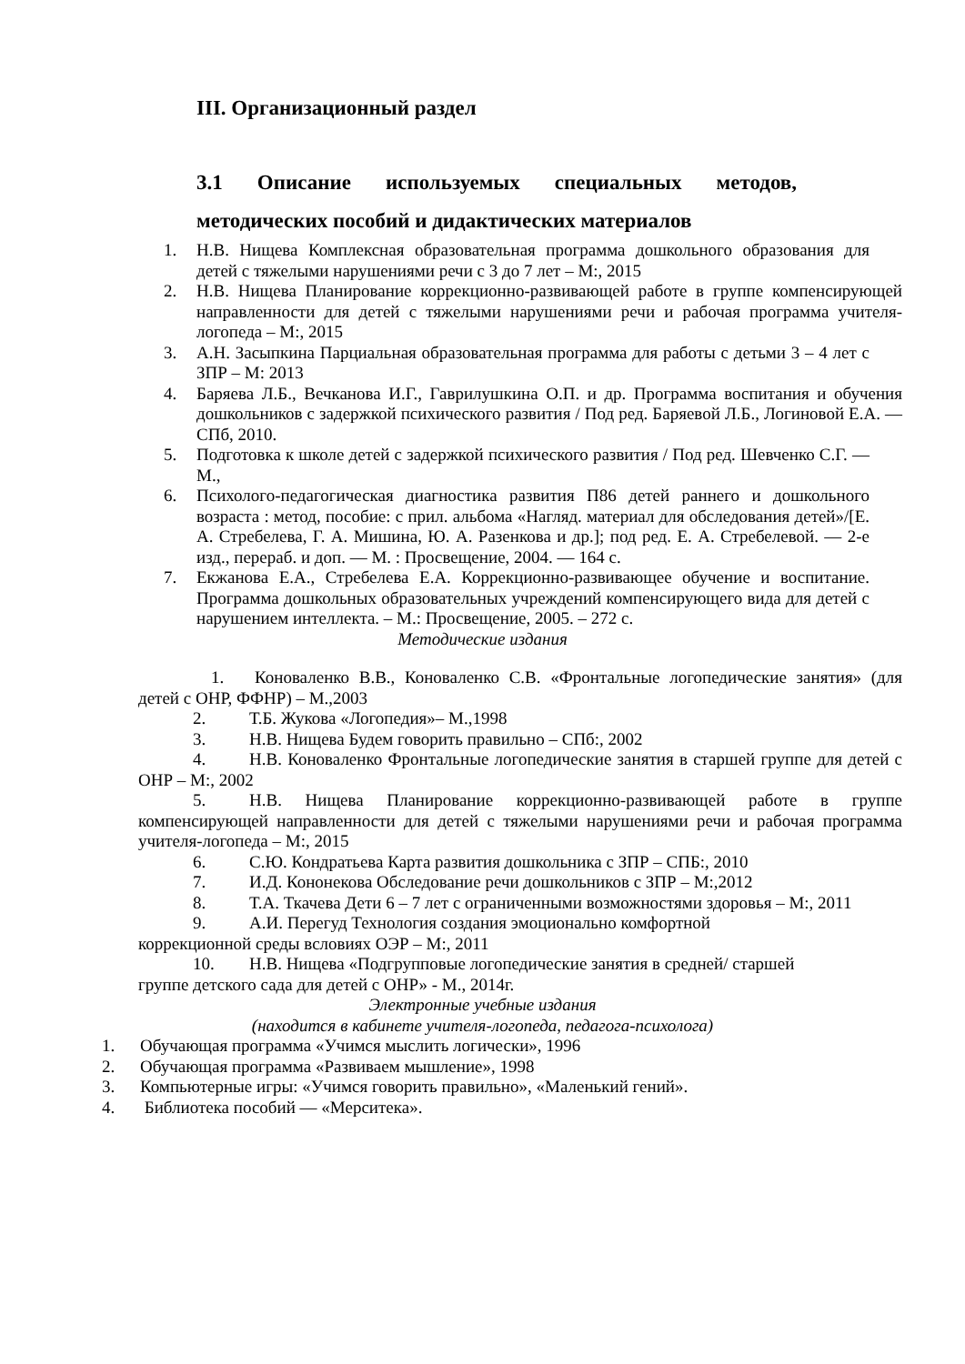III. Организационный раздел
3.1 Описание используемых специальных методов, методических пособий и дидактических материалов
1. Н.В. Нищева Комплексная образовательная программа дошкольного образования для детей с тяжелыми нарушениями речи с 3 до 7 лет – М:, 2015
2. Н.В. Нищева Планирование коррекционно-развивающей работе в группе компенсирующей направленности для детей с тяжелыми нарушениями речи и рабочая программа учителя-логопеда – М:, 2015
3. А.Н. Засыпкина Парциальная образовательная программа для работы с детьми 3 – 4 лет с ЗПР – М: 2013
4. Баряева Л.Б., Вечканова И.Г., Гаврилушкина О.П. и др. Программа воспитания и обучения дошкольников с задержкой психического развития / Под ред. Баряевой Л.Б., Логиновой Е.А. — СПб, 2010.
5. Подготовка к школе детей с задержкой психического развития / Под ред. Шевченко С.Г. — М.,
6. Психолого-педагогическая диагностика развития П86 детей раннего и дошкольного возраста : метод, пособие: с прил. альбома «Нагляд. материал для обследования детей»/[Е. А. Стребелева, Г. А. Мишина, Ю. А. Разенкова и др.]; под ред. Е. А. Стребелевой. — 2-е изд., перераб. и доп. — М. : Просвещение, 2004. — 164 с.
7. Екжанова Е.А., Стребелева Е.А. Коррекционно-развивающее обучение и воспитание. Программа дошкольных образовательных учреждений компенсирующего вида для детей с нарушением интеллекта. – М.: Просвещение, 2005. – 272 с.
Методические издания
1. Коноваленко В.В., Коноваленко С.В. «Фронтальные логопедические занятия» (для детей с ОНР, ФФНР) – М.,2003
2. Т.Б. Жукова «Логопедия»– М.,1998
3. Н.В. Нищева Будем говорить правильно – СПб:, 2002
4. Н.В. Коноваленко Фронтальные логопедические занятия в старшей группе для детей с ОНР – М:, 2002
5. Н.В. Нищева Планирование коррекционно-развивающей работе в группе компенсирующей направленности для детей с тяжелыми нарушениями речи и рабочая программа учителя-логопеда – М:, 2015
6. С.Ю. Кондратьева Карта развития дошкольника с ЗПР – СПБ:, 2010
7. И.Д. Кононекова Обследование речи дошкольников с ЗПР – М:,2012
8. Т.А. Ткачева Дети 6 – 7 лет с ограниченными возможностями здоровья – М:, 2011
9. А.И. Перегуд Технология создания эмоционально комфортной
коррекционной среды всловиях ОЭР – М:, 2011
10. Н.В. Нищева «Подгрупповые логопедические занятия в средней/ старшей
группе детского сада для детей с ОНР» - М., 2014г.
Электронные учебные издания
(находится в кабинете учителя-логопеда, педагога-психолога)
1. Обучающая программа «Учимся мыслить логически», 1996
2. Обучающая программа «Развиваем мышление», 1998
3. Компьютерные игры: «Учимся говорить правильно», «Маленький гений».
4. Библиотека пособий — «Мерситека».